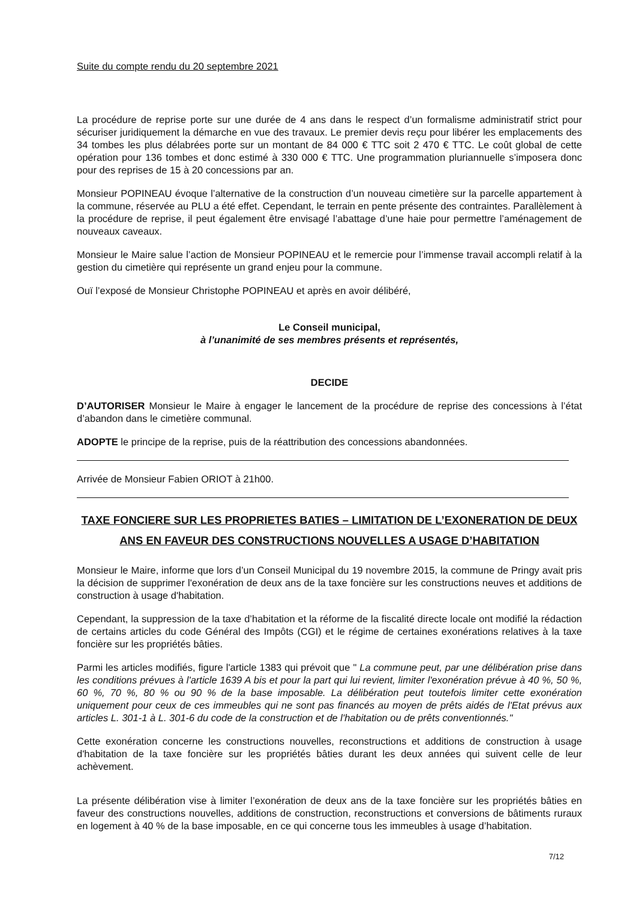Suite du compte rendu du 20 septembre 2021
La procédure de reprise porte sur une durée de 4 ans dans le respect d’un formalisme administratif strict pour sécuriser juridiquement la démarche en vue des travaux. Le premier devis reçu pour libérer les emplacements des 34 tombes les plus délabrées porte sur un montant de 84 000 € TTC soit 2 470 € TTC. Le coût global de cette opération pour 136 tombes et donc estimé à 330 000 € TTC. Une programmation pluriannuelle s’imposera donc pour des reprises de 15 à 20 concessions par an.
Monsieur POPINEAU évoque l’alternative de la construction d’un nouveau cimetière sur la parcelle appartement à la commune, réservée au PLU a été effet. Cependant, le terrain en pente présente des contraintes. Parallèlement à la procédure de reprise, il peut également être envisagé l’abattage d’une haie pour permettre l’aménagement de nouveaux caveaux.
Monsieur le Maire salue l’action de Monsieur POPINEAU et le remercie pour l’immense travail accompli relatif à la gestion du cimetière qui représente un grand enjeu pour la commune.
Ouï l’exposé de Monsieur Christophe POPINEAU et après en avoir délibéré,
Le Conseil municipal,
à l’unanimité de ses membres présents et représentés,
DECIDE
D’AUTORISER Monsieur le Maire à engager le lancement de la procédure de reprise des concessions à l’état d’abandon dans le cimetière communal.
ADOPTE le principe de la reprise, puis de la réattribution des concessions abandonnées.
Arrivée de Monsieur Fabien ORIOT à 21h00.
TAXE FONCIERE SUR LES PROPRIETES BATIES – LIMITATION DE L’EXONERATION DE DEUX ANS EN FAVEUR DES CONSTRUCTIONS NOUVELLES A USAGE D’HABITATION
Monsieur le Maire, informe que lors d’un Conseil Municipal du 19 novembre 2015, la commune de Pringy avait pris la décision de supprimer l'exonération de deux ans de la taxe foncière sur les constructions neuves et additions de construction à usage d'habitation.
Cependant, la suppression de la taxe d’habitation et la réforme de la fiscalité directe locale ont modifié la rédaction de certains articles du code Général des Impôts (CGI) et le régime de certaines exonérations relatives à la taxe foncière sur les propriétés bâties.
Parmi les articles modifiés, figure l'article 1383 qui prévoit que " La commune peut, par une délibération prise dans les conditions prévues à l'article 1639 A bis et pour la part qui lui revient, limiter l'exonération prévue à 40 %, 50 %, 60 %, 70 %, 80 % ou 90 % de la base imposable. La délibération peut toutefois limiter cette exonération uniquement pour ceux de ces immeubles qui ne sont pas financés au moyen de prêts aidés de l'Etat prévus aux articles L. 301-1 à L. 301-6 du code de la construction et de l'habitation ou de prêts conventionnés."
Cette exonération concerne les constructions nouvelles, reconstructions et additions de construction à usage d'habitation de la taxe foncière sur les propriétés bâties durant les deux années qui suivent celle de leur achèvement.
La présente délibération vise à limiter l’exonération de deux ans de la taxe foncière sur les propriétés bâties en faveur des constructions nouvelles, additions de construction, reconstructions et conversions de bâtiments ruraux en logement à 40 % de la base imposable, en ce qui concerne tous les immeubles à usage d’habitation.
7/12